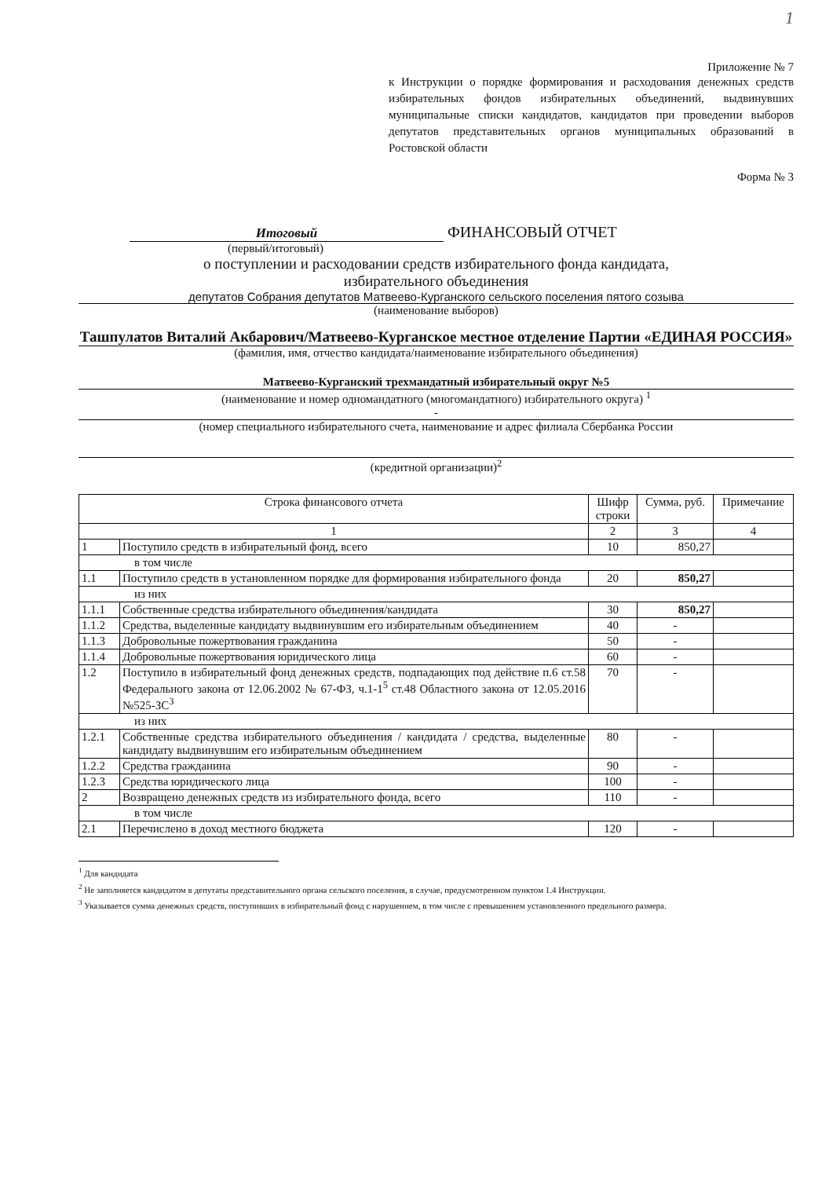1
Приложение № 7
к Инструкции о порядке формирования и расходования денежных средств избирательных фондов избирательных объединений, выдвинувших муниципальные списки кандидатов, кандидатов при проведении выборов депутатов представительных органов муниципальных образований в Ростовской области
Форма № 3
Итоговый ФИНАНСОВЫЙ ОТЧЕТ
(первый/итоговый)
о поступлении и расходовании средств избирательного фонда кандидата,
избирательного объединения
депутатов Собрания депутатов Матвеево-Курганского сельского поселения пятого созыва
(наименование выборов)
Ташпулатов Виталий Акбарович/Матвеево-Курганское местное отделение Партии «ЕДИНАЯ РОССИЯ»
(фамилия, имя, отчество кандидата/наименование избирательного объединения)
Матвеево-Курганский трехмандатный избирательный округ №5
(наименование и номер одномандатного (многомандатного) избирательного округа) <sup>1</sup>
-
(номер специального избирательного счета, наименование и адрес филиала Сбербанка России
(кредитной организации)<sup>2</sup>
| Строка финансового отчета | | Шифр строки | Сумма, руб. | Примечание |
| --- | --- | --- | --- | --- |
| 1 | | 2 | 3 | 4 |
| 1 | Поступило средств в избирательный фонд, всего | 10 | 850,27 | |
| в том числе | | | | |
| 1.1 | Поступило средств в установленном порядке для формирования избирательного фонда | 20 | 850,27 | |
| из них | | | | |
| 1.1.1 | Собственные средства избирательного объединения/кандидата | 30 | 850,27 | |
| 1.1.2 | Средства, выделенные кандидату выдвинувшим его избирательным объединением | 40 | - | |
| 1.1.3 | Добровольные пожертвования гражданина | 50 | - | |
| 1.1.4 | Добровольные пожертвования юридического лица | 60 | - | |
| 1.2 | Поступило в избирательный фонд денежных средств, подпадающих под действие п.6 ст.58 Федерального закона от 12.06.2002 № 67-ФЗ, ч.1-1<sup>5</sup> ст.48 Областного закона от 12.05.2016 №525-ЗС<sup>3</sup> | 70 | - | |
| из них | | | | |
| 1.2.1 | Собственные средства избирательного объединения / кандидата / средства, выделенные кандидату выдвинувшим его избирательным объединением | 80 | - | |
| 1.2.2 | Средства гражданина | 90 | - | |
| 1.2.3 | Средства юридического лица | 100 | - | |
| 2 | Возвращено денежных средств из избирательного фонда, всего | 110 | - | |
| в том числе | | | | |
| 2.1 | Перечислено в доход местного бюджета | 120 | - | |
<sup>1</sup> Для кандидата
<sup>2</sup> Не заполняется кандидатом в депутаты представительного органа сельского поселения, в случае, предусмотренном пунктом 1.4 Инструкции.
<sup>3</sup> Указывается сумма денежных средств, поступивших в избирательный фонд с нарушением, в том числе с превышением установленного предельного размера.